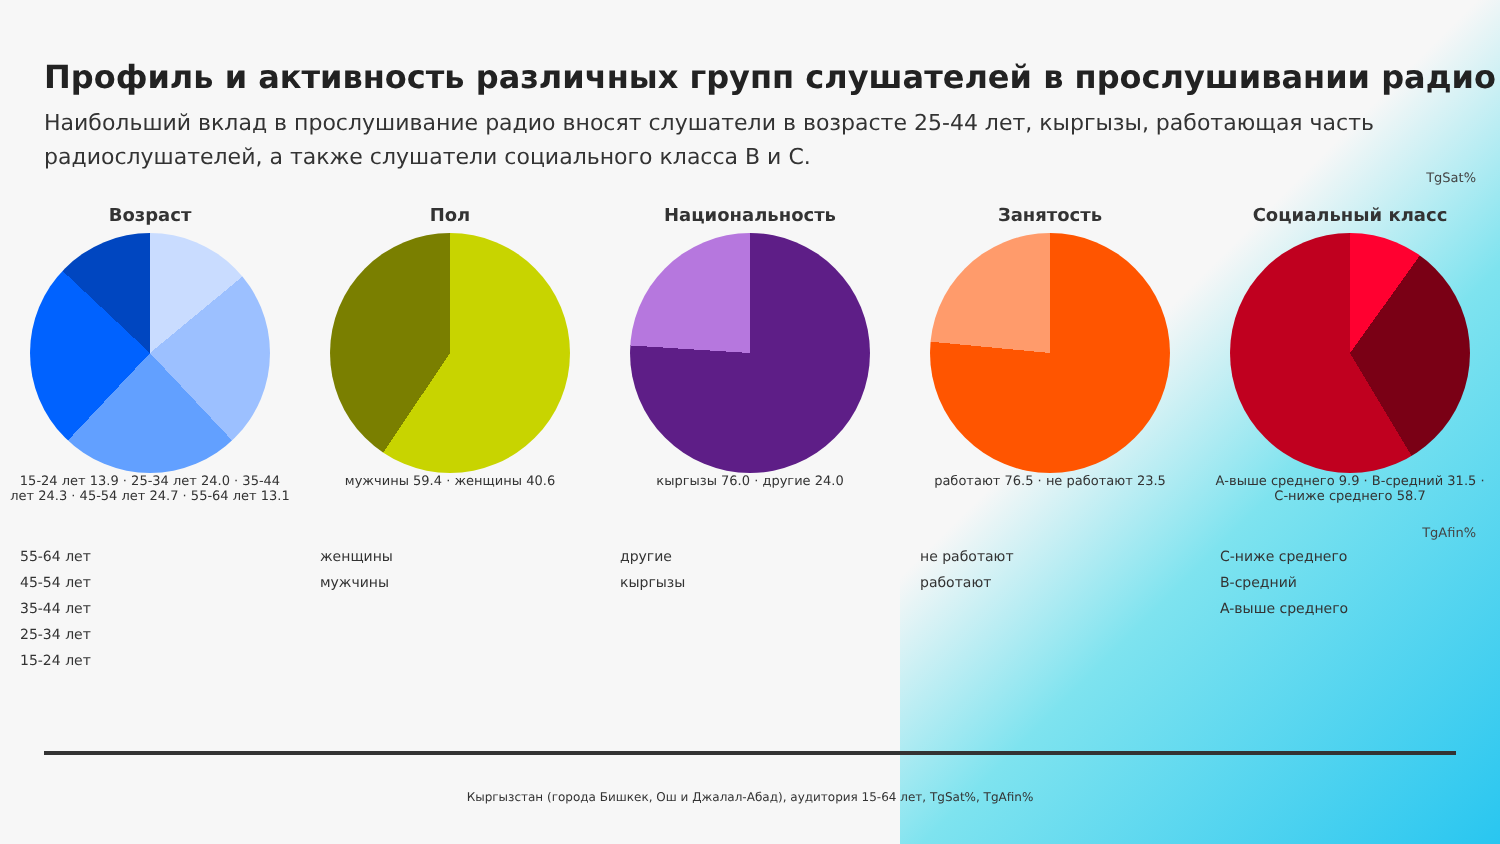Профиль и активность различных групп слушателей в прослушивании радио
Наибольший вклад в прослушивание радио вносят слушатели в возрасте 25-44 лет, кыргызы, работающая часть радиослушателей, а также слушатели социального класса B и C.
TgSat%
Возраст
15-24 лет 13.9 · 25-34 лет 24.0 · 35-44 лет 24.3 · 45-54 лет 24.7 · 55-64 лет 13.1
Пол
мужчины 59.4 · женщины 40.6
Национальность
кыргызы 76.0 · другие 24.0
Занятость
работают 76.5 · не работают 23.5
Социальный класс
А-выше среднего 9.9 · B-средний 31.5 · C-ниже среднего 58.7
TgAfin%
55-64 лет
45-54 лет
35-44 лет
25-34 лет
15-24 лет
женщины
мужчины
другие
кыргызы
не работают
работают
C-ниже среднего
B-средний
A-выше среднего
Кыргызстан (города Бишкек, Ош и Джалал-Абад), аудитория 15-64 лет, TgSat%, TgAfin%